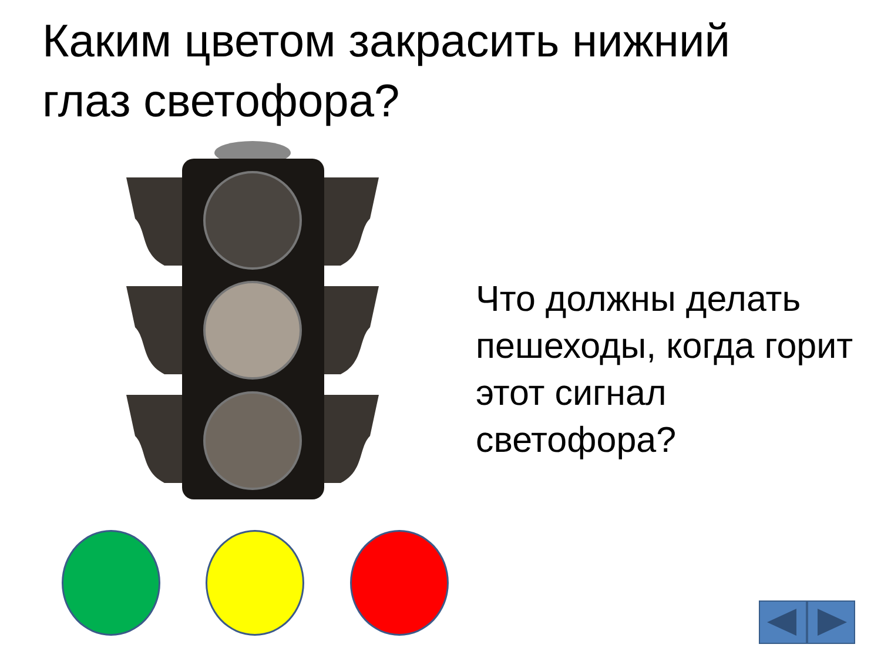Каким цветом закрасить нижний глаз светофора?
Что должны делать пешеходы, когда горит этот сигнал светофора?